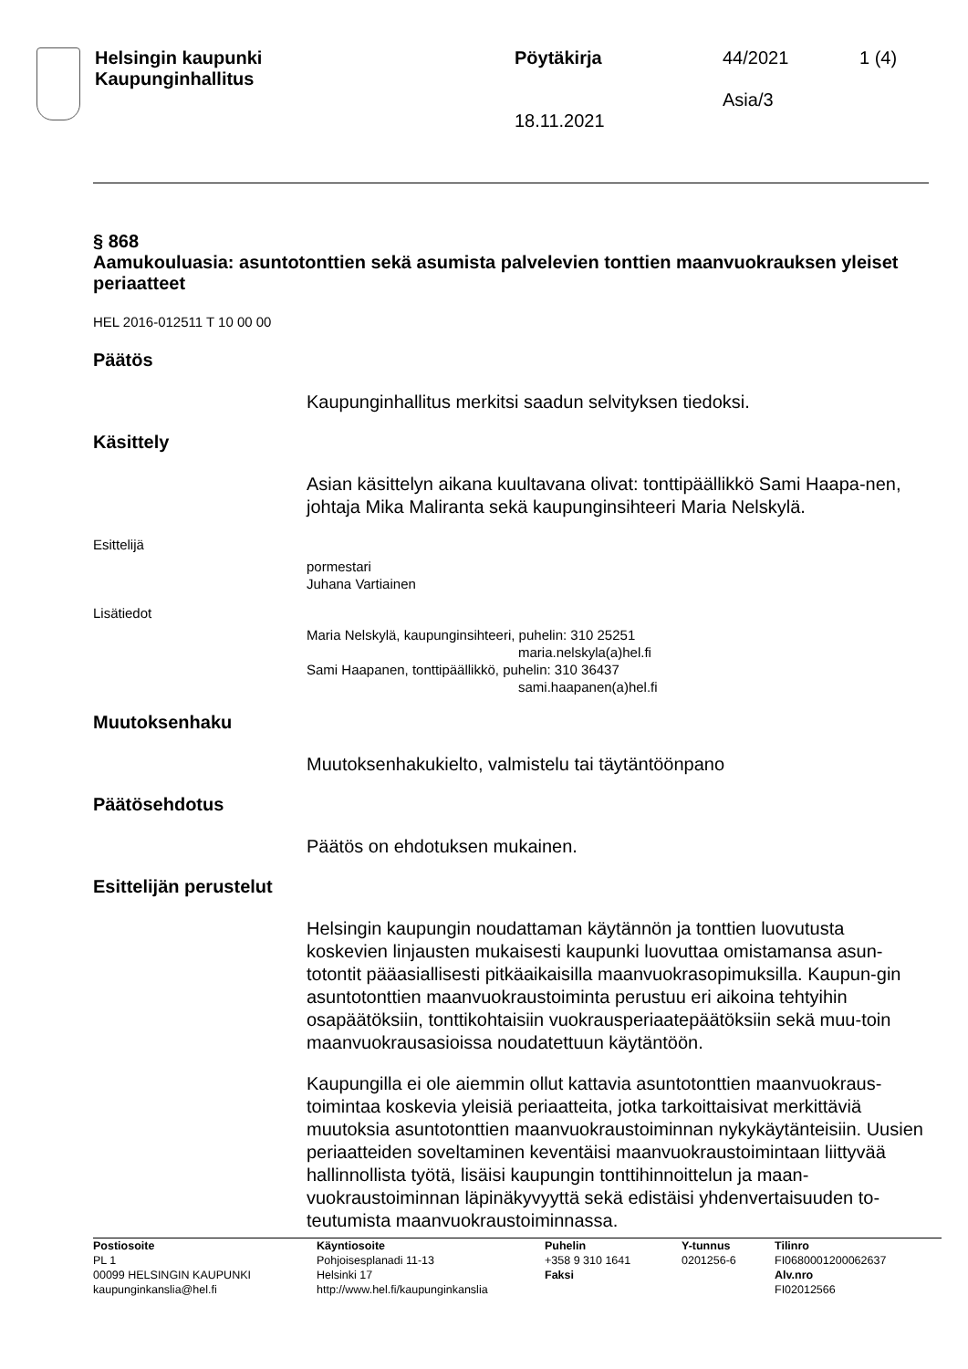Helsingin kaupunki
Kaupunginhallitus
Pöytäkirja
18.11.2021
44/2021
Asia/3
1 (4)
§ 868
Aamukouluasia: asuntotonttien sekä asumista palvelevien tonttien maanvuokrauksen yleiset periaatteet
HEL 2016-012511 T 10 00 00
Päätös
Kaupunginhallitus merkitsi saadun selvityksen tiedoksi.
Käsittely
Asian käsittelyn aikana kuultavana olivat: tonttipäällikkö Sami Haapa-nen, johtaja Mika Maliranta sekä kaupunginsihteeri Maria Nelskylä.
Esittelijä
pormestari
Juhana Vartiainen
Lisätiedot
Maria Nelskylä, kaupunginsihteeri, puhelin: 310 25251
maria.nelskyla(a)hel.fi
Sami Haapanen, tonttipäällikkö, puhelin: 310 36437
sami.haapanen(a)hel.fi
Muutoksenhaku
Muutoksenhakukielto, valmistelu tai täytäntöönpano
Päätösehdotus
Päätös on ehdotuksen mukainen.
Esittelijän perustelut
Helsingin kaupungin noudattaman käytännön ja tonttien luovutusta koskevien linjausten mukaisesti kaupunki luovuttaa omistamansa asun-totontit pääasiallisesti pitkäaikaisilla maanvuokrasopimuksilla. Kaupun-gin asuntotonttien maanvuokraustoiminta perustuu eri aikoina tehtyihin osapäätöksiin, tonttikohtaisiin vuokrausperiaatepäätöksiin sekä muu-toin maanvuokrausasioissa noudatettuun käytäntöön.
Kaupungilla ei ole aiemmin ollut kattavia asuntotonttien maanvuokraus-toimintaa koskevia yleisiä periaatteita, jotka tarkoittaisivat merkittäviä muutoksia asuntotonttien maanvuokraustoiminnan nykykäytänteisiin. Uusien periaatteiden soveltaminen keventäisi maanvuokraustoimintaan liittyvää hallinnollista työtä, lisäisi kaupungin tonttihinnoittelun ja maan-vuokraustoiminnan läpinäkyvyyttä sekä edistäisi yhdenvertaisuuden to-teutumista maanvuokraustoiminnassa.
Postiosoite
PL 1
00099 HELSINGIN KAUPUNKI
kaupunginkanslia@hel.fi
Käyntiosoite
Pohjoisesplanadi 11-13
Helsinki 17
http://www.hel.fi/kaupunginkanslia
Puhelin
+358 9 310 1641
Faksi
Y-tunnus
0201256-6
Tilinro
FI0680001200062637
Alv.nro
FI02012566